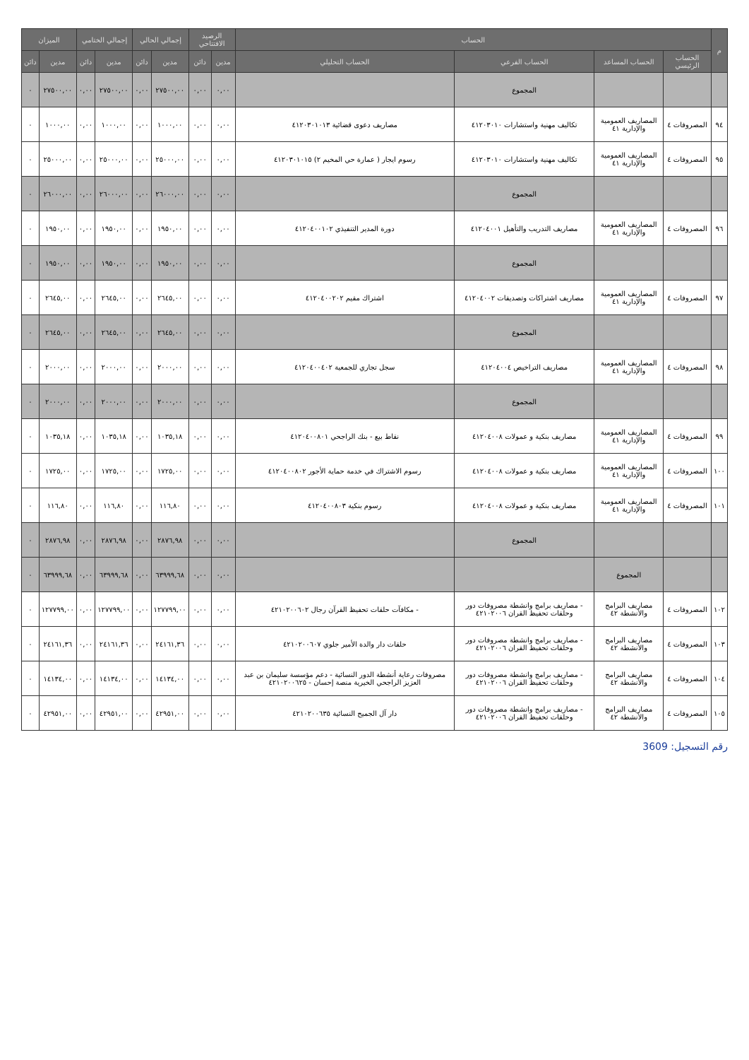| م | الحساب | | | | الرصيد الافتتاحي | | إجمالي الحالي | | إجمالي الختامي | | الميزان | |
| --- | --- | --- | --- | --- | --- | --- | --- | --- | --- | --- | --- | --- |
| | الحساب الرئيسي | الحساب المساعد | الحساب الفرعي | الحساب التحليلي | مدين | دائن | مدين | دائن | مدين | دائن | مدين | دائن |
| | | | المجموع | | ٠,٠٠ | ٠,٠٠ | ٢٧٥٠٠,٠٠ | ٠,٠٠ | ٢٧٥٠٠,٠٠ | ٠,٠٠ | ٢٧٥٠٠,٠٠ | ٠ |
| ٩٤ | المصروفات ٤ | المصاريف العمومية والإدارية ٤١ | تكاليف مهنية واستشارات ٤١٢٠٣٠١٠ | مصاريف دعوى قضائية ٤١٢٠٣٠١٠١٣ | ٠,٠٠ | ٠,٠٠ | ١٠٠٠,٠٠ | ٠,٠٠ | ١٠٠٠,٠٠ | ٠,٠٠ | ١٠٠٠,٠٠ | ٠ |
| ٩٥ | المصروفات ٤ | المصاريف العمومية والإدارية ٤١ | تكاليف مهنية واستشارات ٤١٢٠٣٠١٠ | رسوم ايجار ( عمارة حي المخيم ٢) ٤١٢٠٣٠١٠١٥ | ٠,٠٠ | ٠,٠٠ | ٢٥٠٠٠,٠٠ | ٠,٠٠ | ٢٥٠٠٠,٠٠ | ٠,٠٠ | ٢٥٠٠٠,٠٠ | ٠ |
| | | | المجموع | | ٠,٠٠ | ٠,٠٠ | ٢٦٠٠٠,٠٠ | ٠,٠٠ | ٢٦٠٠٠,٠٠ | ٠,٠٠ | ٢٦٠٠٠,٠٠ | ٠ |
| ٩٦ | المصروفات ٤ | المصاريف العمومية والإدارية ٤١ | مصاريف التدريب والتأهيل ٤١٢٠٤٠٠١ | دورة المدير التنفيذي ٤١٢٠٤٠٠١٠٢ | ٠,٠٠ | ٠,٠٠ | ١٩٥٠,٠٠ | ٠,٠٠ | ١٩٥٠,٠٠ | ٠,٠٠ | ١٩٥٠,٠٠ | ٠ |
| | | | المجموع | | ٠,٠٠ | ٠,٠٠ | ١٩٥٠,٠٠ | ٠,٠٠ | ١٩٥٠,٠٠ | ٠,٠٠ | ١٩٥٠,٠٠ | ٠ |
| ٩٧ | المصروفات ٤ | المصاريف العمومية والإدارية ٤١ | مصاريف اشتراكات وتصديقات ٤١٢٠٤٠٠٢ | اشتراك مقيم ٤١٢٠٤٠٠٢٠٢ | ٠,٠٠ | ٠,٠٠ | ٢٦٤٥,٠٠ | ٠,٠٠ | ٢٦٤٥,٠٠ | ٠,٠٠ | ٢٦٤٥,٠٠ | ٠ |
| | | | المجموع | | ٠,٠٠ | ٠,٠٠ | ٢٦٤٥,٠٠ | ٠,٠٠ | ٢٦٤٥,٠٠ | ٠,٠٠ | ٢٦٤٥,٠٠ | ٠ |
| ٩٨ | المصروفات ٤ | المصاريف العمومية والإدارية ٤١ | مصاريف التراخيص ٤١٢٠٤٠٠٤ | سجل تجاري للجمعية ٤١٢٠٤٠٠٤٠٢ | ٠,٠٠ | ٠,٠٠ | ٢٠٠٠,٠٠ | ٠,٠٠ | ٢٠٠٠,٠٠ | ٠,٠٠ | ٢٠٠٠,٠٠ | ٠ |
| | | | المجموع | | ٠,٠٠ | ٠,٠٠ | ٢٠٠٠,٠٠ | ٠,٠٠ | ٢٠٠٠,٠٠ | ٠,٠٠ | ٢٠٠٠,٠٠ | ٠ |
| ٩٩ | المصروفات ٤ | المصاريف العمومية والإدارية ٤١ | مصاريف بنكية و عمولات ٤١٢٠٤٠٠٨ | نقاط بيع - بنك الراجحي ٤١٢٠٤٠٠٨٠١ | ٠,٠٠ | ٠,٠٠ | ١٠٣٥,١٨ | ٠,٠٠ | ١٠٣٥,١٨ | ٠,٠٠ | ١٠٣٥,١٨ | ٠ |
| ١٠٠ | المصروفات ٤ | المصاريف العمومية والإدارية ٤١ | مصاريف بنكية و عمولات ٤١٢٠٤٠٠٨ | رسوم الاشتراك في خدمة حماية الأجور ٤١٢٠٤٠٠٨٠٢ | ٠,٠٠ | ٠,٠٠ | ١٧٢٥,٠٠ | ٠,٠٠ | ١٧٢٥,٠٠ | ٠,٠٠ | ١٧٢٥,٠٠ | ٠ |
| ١٠١ | المصروفات ٤ | المصاريف العمومية والإدارية ٤١ | مصاريف بنكية و عمولات ٤١٢٠٤٠٠٨ | رسوم بنكية ٤١٢٠٤٠٠٨٠٣ | ٠,٠٠ | ٠,٠٠ | ١١٦,٨٠ | ٠,٠٠ | ١١٦,٨٠ | ٠,٠٠ | ١١٦,٨٠ | ٠ |
| | | | المجموع | | ٠,٠٠ | ٠,٠٠ | ٢٨٧٦,٩٨ | ٠,٠٠ | ٢٨٧٦,٩٨ | ٠,٠٠ | ٢٨٧٦,٩٨ | ٠ |
| | | المجموع | | | ٠,٠٠ | ٠,٠٠ | ٦٣٩٩٩,٦٨ | ٠,٠٠ | ٦٣٩٩٩,٦٨ | ٠,٠٠ | ٦٣٩٩٩,٦٨ | ٠ |
| ١٠٢ | المصروفات ٤ | مصاريف البرامج والأنشطة ٤٢ | - مصاريف برامج وانشطة مصروفات دور وحلقات تحفيظ القران ٤٢١٠٢٠٠٦ | - مكافآت حلقات تحفيظ القرآن رجال ٤٢١٠٢٠٠٦٠٢ | ٠,٠٠ | ٠,٠٠ | ١٢٧٧٩٩,٠٠ | ٠,٠٠ | ١٢٧٧٩٩,٠٠ | ٠,٠٠ | ١٢٧٧٩٩,٠٠ | ٠ |
| ١٠٣ | المصروفات ٤ | مصاريف البرامج والأنشطة ٤٢ | - مصاريف برامج وانشطة مصروفات دور وحلقات تحفيظ القران ٤٢١٠٢٠٠٦ | حلقات دار والدة الأمير جلوي ٤٢١٠٢٠٠٦٠٧ | ٠,٠٠ | ٠,٠٠ | ٢٤١٦١,٣٦ | ٠,٠٠ | ٢٤١٦١,٣٦ | ٠,٠٠ | ٢٤١٦١,٣٦ | ٠ |
| ١٠٤ | المصروفات ٤ | مصاريف البرامج والأنشطة ٤٢ | - مصاريف برامج وانشطة مصروفات دور وحلقات تحفيظ القران ٤٢١٠٢٠٠٦ | مصروفات رعاية أنشطة الدور النسائية - دعم مؤسسة سليمان بن عبد العزيز الراجحي الخيرية منصة إحسان - ٤٢١٠٢٠٠٦٢٥ | ٠,٠٠ | ٠,٠٠ | ١٤١٣٤,٠٠ | ٠,٠٠ | ١٤١٣٤,٠٠ | ٠,٠٠ | ١٤١٣٤,٠٠ | ٠ |
| ١٠٥ | المصروفات ٤ | مصاريف البرامج والأنشطة ٤٢ | - مصاريف برامج وانشطة مصروفات دور وحلقات تحفيظ القران ٤٢١٠٢٠٠٦ | دار آل الجميح النسائية ٤٢١٠٢٠٠٦٣٥ | ٠,٠٠ | ٠,٠٠ | ٤٢٩٥١,٠٠ | ٠,٠٠ | ٤٢٩٥١,٠٠ | ٠,٠٠ | ٤٢٩٥١,٠٠ | ٠ |
رقم التسجيل: 3609